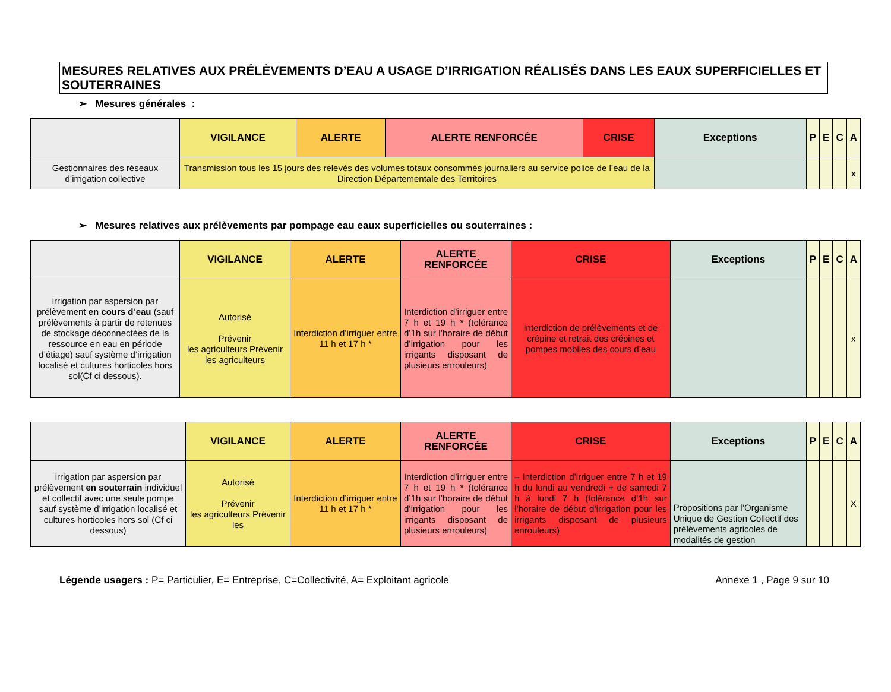MESURES RELATIVES AUX PRÉLÈVEMENTS D’EAU A USAGE D’IRRIGATION RÉALISÉS DANS LES EAUX SUPERFICIELLES ET SOUTERRAINES
➢ Mesures générales :
| | VIGILANCE | ALERTE | ALERTE RENFORCÉE | CRISE | Exceptions | P | E | C | A |
| --- | --- | --- | --- | --- | --- | --- | --- | --- | --- |
| Gestionnaires des réseaux d’irrigation collective | Transmission tous les 15 jours des relevés des volumes totaux consommés journaliers au service police de l’eau de la Direction Départementale des Territoires | | | | | | | | x |
➢ Mesures relatives aux prélèvements par pompage eau eaux superficielles ou souterraines :
| | VIGILANCE | ALERTE | ALERTE RENFORCÉE | CRISE | Exceptions | P | E | C | A |
| --- | --- | --- | --- | --- | --- | --- | --- | --- | --- |
| irrigation par aspersion par prélèvement en cours d’eau (sauf prélèvements à partir de retenues de stockage déconnectées de la ressource en eau en période d’étiage) sauf système d’irrigation localisé et cultures horticoles hors sol(Cf ci dessous). | Autorisé Prévenir les agriculteurs Prévenir les agriculteurs | Interdiction d’irriguer entre 11 h et 17 h * | Interdiction d’irriguer entre 7 h et 19 h * (tolérance d’1h sur l’horaire de début d’irrigation pour les irrigants disposant de plusieurs enrouleurs) | Interdiction de prélèvements et de crépine et retrait des crépines et pompes mobiles des cours d’eau | | | | | x |
| | VIGILANCE | ALERTE | ALERTE RENFORCÉE | CRISE | Exceptions | P | E | C | A |
| --- | --- | --- | --- | --- | --- | --- | --- | --- | --- |
| irrigation par aspersion par prélèvement en souterrain individuel et collectif avec une seule pompe sauf système d’irrigation localisé et cultures horticoles hors sol (Cf ci dessous) | Autorisé Prévenir les agriculteurs Prévenir les | Interdiction d’irriguer entre 11 h et 17 h * | Interdiction d’irriguer entre 7 h et 19 h * (tolérance d’1h sur l’horaire de début d’irrigation pour les irrigants disposant de plusieurs enrouleurs) | – Interdiction d’irriguer entre 7 h et 19 h du lundi au vendredi + de samedi 7 h à lundi 7 h (tolérance d’1h sur l’horaire de début d’irrigation pour les irrigants disposant de plusieurs enrouleurs) | Propositions par l’Organisme Unique de Gestion Collectif des prélèvements agricoles de modalités de gestion | | | | X |
Légende usagers : P= Particulier, E= Entreprise, C=Collectivité, A= Exploitant agricole Annexe 1 , Page 9 sur 10